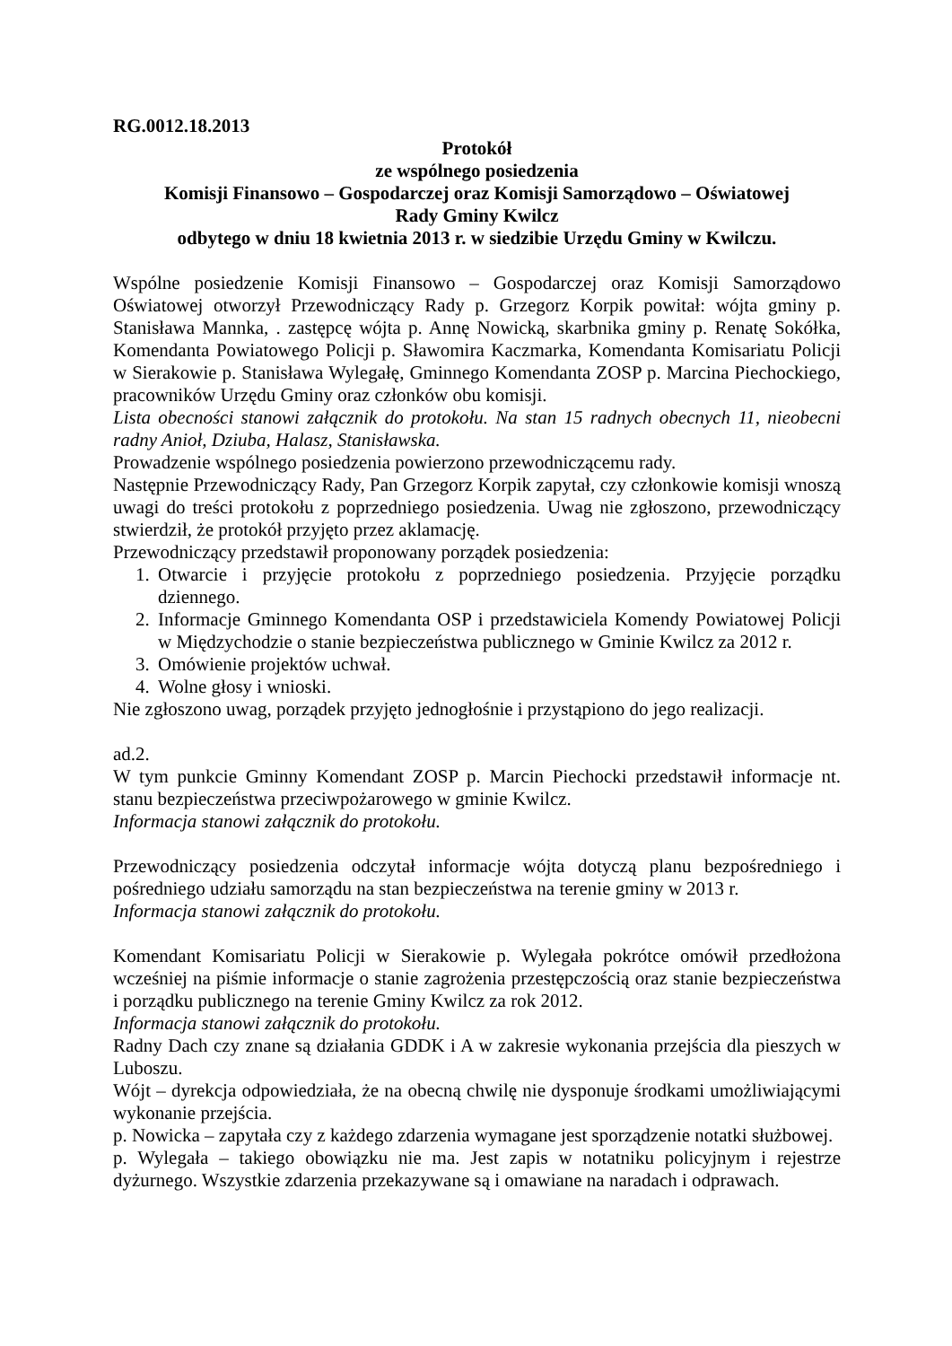RG.0012.18.2013
Protokół
ze wspólnego posiedzenia
Komisji Finansowo – Gospodarczej oraz Komisji Samorządowo – Oświatowej
Rady Gminy Kwilcz
odbytego w dniu 18 kwietnia 2013 r. w siedzibie Urzędu Gminy w Kwilczu.
Wspólne posiedzenie Komisji Finansowo – Gospodarczej oraz Komisji Samorządowo Oświatowej otworzył Przewodniczący Rady p. Grzegorz Korpik powitał: wójta gminy p. Stanisława Mannka, . zastępcę wójta p. Annę Nowicką, skarbnika gminy p. Renatę Sokółka, Komendanta Powiatowego Policji p. Sławomira Kaczmarka, Komendanta Komisariatu Policji w Sierakowie p. Stanisława Wylegałę, Gminnego Komendanta ZOSP p. Marcina Piechockiego, pracowników Urzędu Gminy oraz członków obu komisji.
Lista obecności stanowi załącznik do protokołu. Na stan 15 radnych obecnych 11, nieobecni radny Anioł, Dziuba, Halasz, Stanisławska.
Prowadzenie wspólnego posiedzenia powierzono przewodniczącemu rady.
Następnie Przewodniczący Rady, Pan Grzegorz Korpik zapytał, czy członkowie komisji wnoszą uwagi do treści protokołu z poprzedniego posiedzenia. Uwag nie zgłoszono, przewodniczący stwierdził, że protokół przyjęto przez aklamację.
Przewodniczący przedstawił proponowany porządek posiedzenia:
1. Otwarcie i przyjęcie protokołu z poprzedniego posiedzenia. Przyjęcie porządku dziennego.
2. Informacje Gminnego Komendanta OSP i przedstawiciela Komendy Powiatowej Policji w Międzychodzie o stanie bezpieczeństwa publicznego w Gminie Kwilcz za 2012 r.
3. Omówienie projektów uchwał.
4. Wolne głosy i wnioski.
Nie zgłoszono uwag, porządek przyjęto jednogłośnie i przystąpiono do jego realizacji.
ad.2.
W tym punkcie Gminny Komendant ZOSP p. Marcin Piechocki przedstawił informacje nt. stanu bezpieczeństwa przeciwpożarowego w gminie Kwilcz.
Informacja stanowi załącznik do protokołu.
Przewodniczący posiedzenia odczytał informacje wójta dotyczą planu bezpośredniego i pośredniego udziału samorządu na stan bezpieczeństwa na terenie gminy w 2013 r.
Informacja stanowi załącznik do protokołu.
Komendant Komisariatu Policji w Sierakowie p. Wylegała pokrótce omówił przedłożona wcześniej na piśmie informacje o stanie zagrożenia przestępczością oraz stanie bezpieczeństwa i porządku publicznego na terenie Gminy Kwilcz za rok 2012.
Informacja stanowi załącznik do protokołu.
Radny Dach czy znane są działania GDDK i A w zakresie wykonania przejścia dla pieszych w Luboszu.
Wójt – dyrekcja odpowiedziała, że na obecną chwilę nie dysponuje środkami umożliwiającymi wykonanie przejścia.
p. Nowicka – zapytała czy z każdego zdarzenia wymagane jest sporządzenie notatki służbowej.
p. Wylegała – takiego obowiązku nie ma. Jest zapis w notatniku policyjnym i rejestrze dyżurnego. Wszystkie zdarzenia przekazywane są i omawiane na naradach i odprawach.